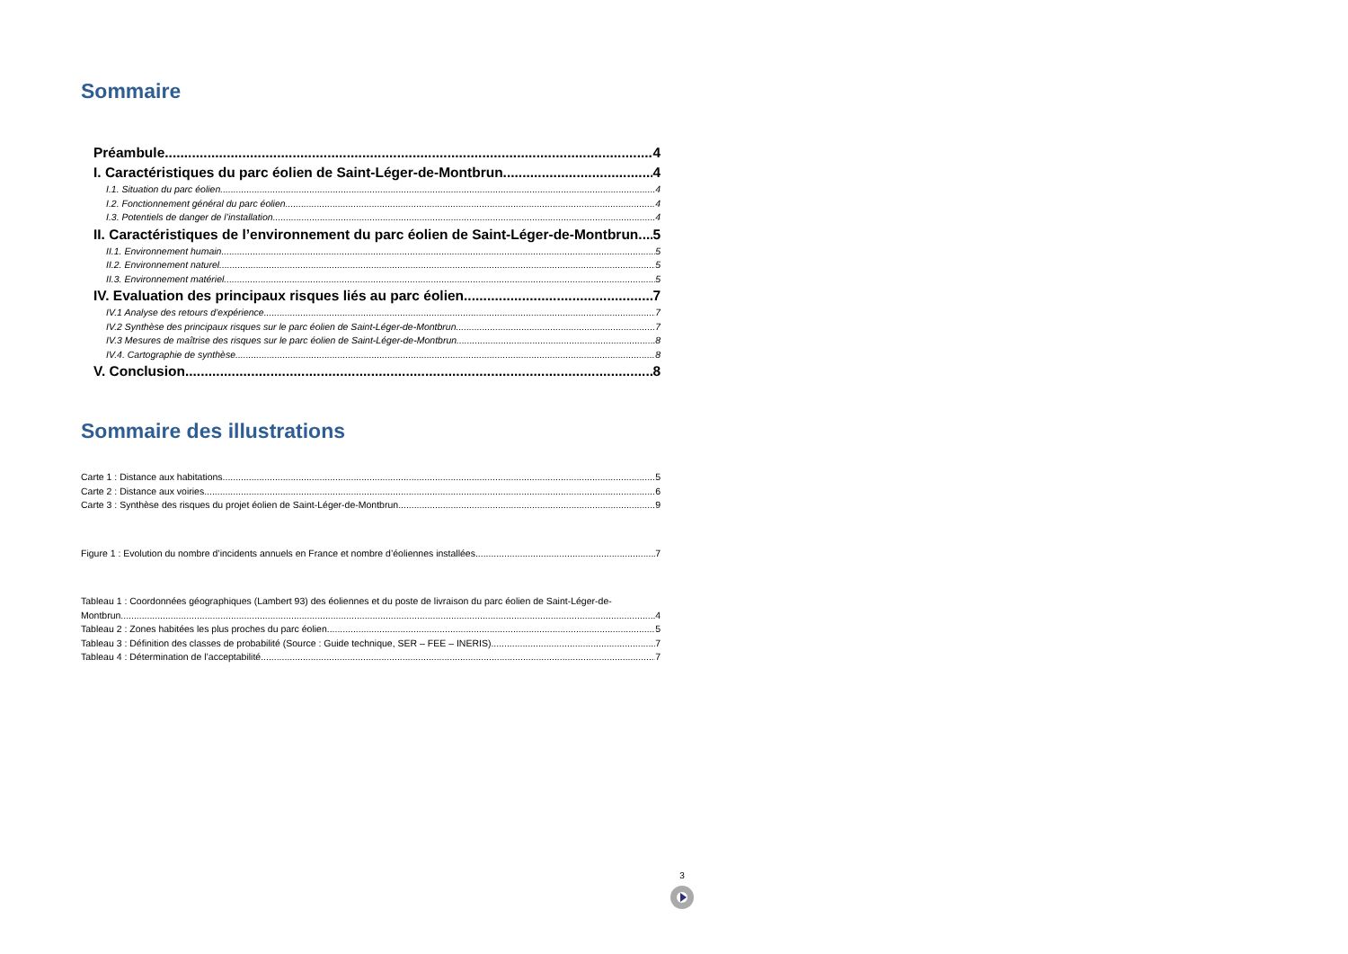Sommaire
Préambule 4
I. Caractéristiques du parc éolien de Saint-Léger-de-Montbrun 4
I.1. Situation du parc éolien 4
I.2. Fonctionnement général du parc éolien 4
I.3. Potentiels de danger de l’installation 4
II. Caractéristiques de l’environnement du parc éolien de Saint-Léger-de-Montbrun 5
II.1. Environnement humain 5
II.2. Environnement naturel 5
II.3. Environnement matériel 5
IV. Evaluation des principaux risques liés au parc éolien 7
IV.1 Analyse des retours d’expérience 7
IV.2 Synthèse des principaux risques sur le parc éolien de Saint-Léger-de-Montbrun 7
IV.3 Mesures de maîtrise des risques sur le parc éolien de Saint-Léger-de-Montbrun 8
IV.4. Cartographie de synthèse 8
V. Conclusion 8
Sommaire des illustrations
Carte 1 : Distance aux habitations 5
Carte 2 : Distance aux voiries 6
Carte 3 : Synthèse des risques du projet éolien de Saint-Léger-de-Montbrun 9
Figure 1 : Evolution du nombre d’incidents annuels en France et nombre d’éoliennes installées 7
Tableau 1 : Coordonnées géographiques (Lambert 93) des éoliennes et du poste de livraison du parc éolien de Saint-Léger-de-
Montbrun 4
Tableau 2 : Zones habitées les plus proches du parc éolien 5
Tableau 3 : Définition des classes de probabilité (Source : Guide technique, SER – FEE – INERIS) 7
Tableau 4 : Détermination de l’acceptabilité 7
3